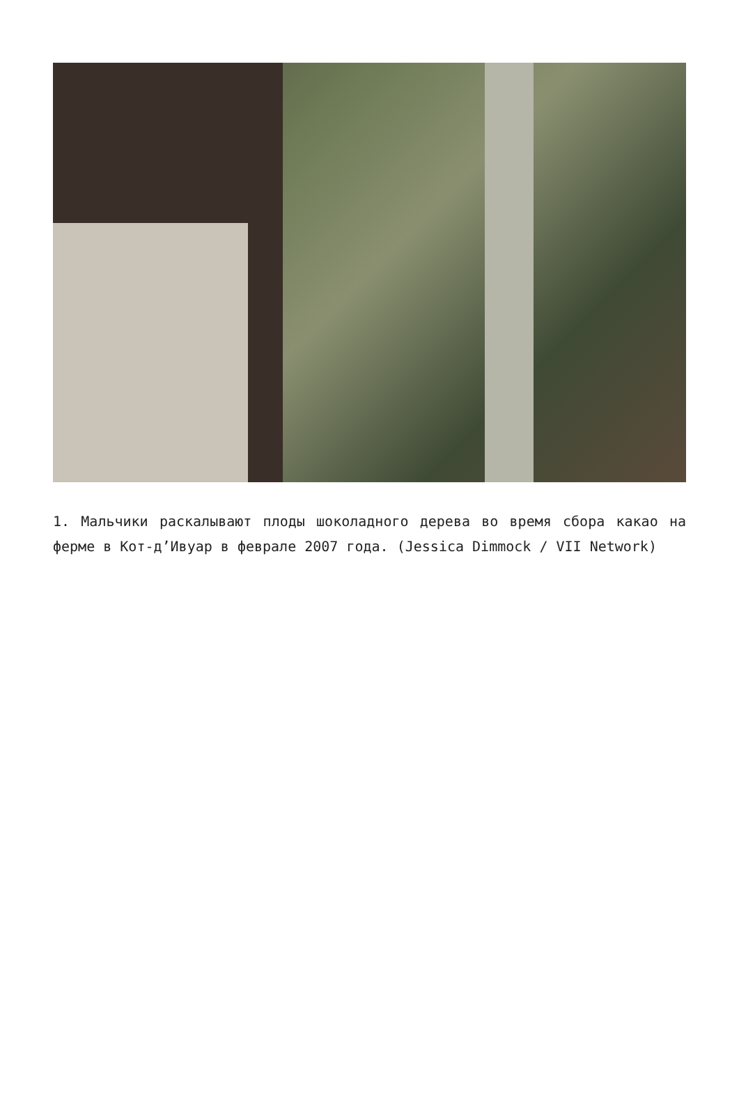1. Мальчики раскалывают плоды шоколадного дерева во время сбора какао на ферме в Кот-д’Ивуар в феврале 2007 года. (Jessica Dimmock / VII Network)